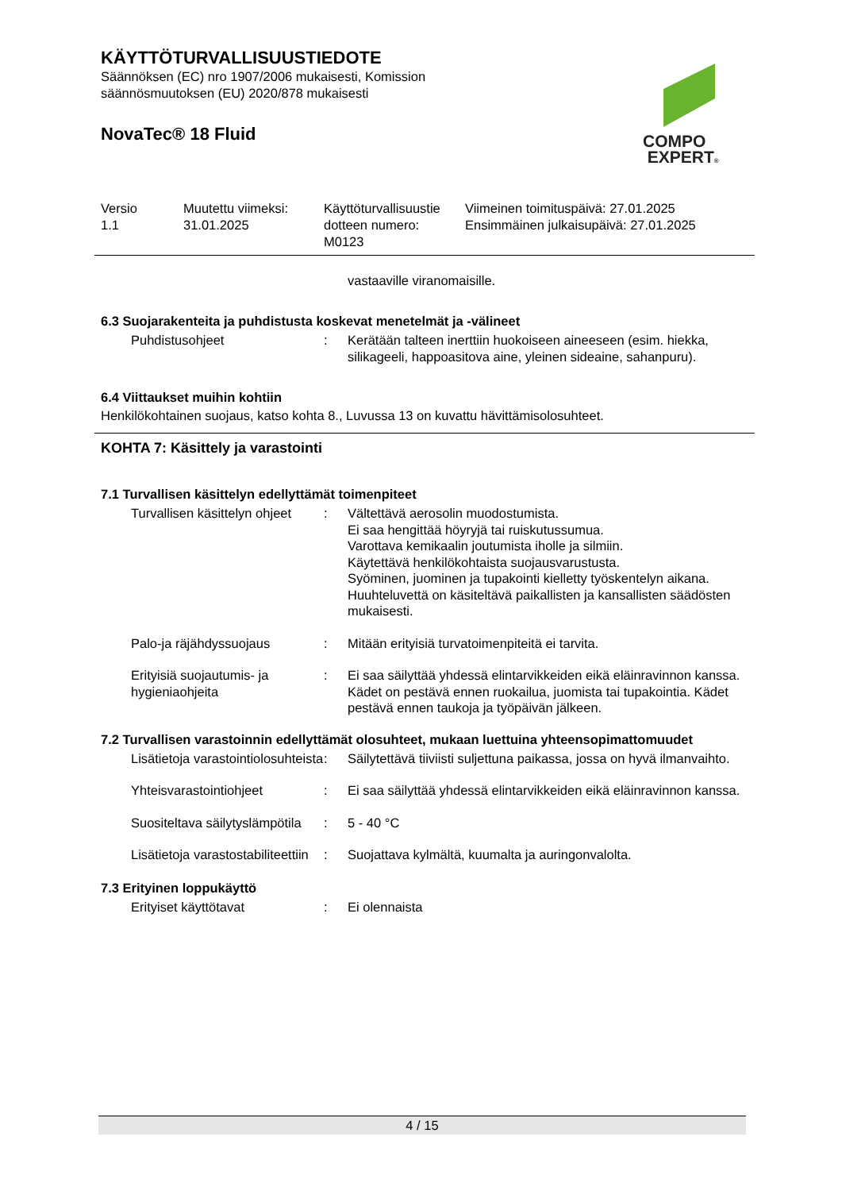KÄYTTÖTURVALLISUUSTIEDOTE
Säännöksen (EC) nro 1907/2006 mukaisesti, Komission
säännösmuutoksen (EU) 2020/878 mukaisesti
NovaTec® 18 Fluid
COMPO
EXPERT®
| Versio 1.1 | Muutettu viimeksi: 31.01.2025 | Käyttöturvallisuustie dotteen numero: M0123 | Viimeinen toimituspäivä: 27.01.2025 Ensimmäinen julkaisupäivä: 27.01.2025 |
vastaaville viranomaisille.
6.3 Suojarakenteita ja puhdistusta koskevat menetelmät ja -välineet
| Puhdistusohjeet | : | Kerätään talteen inerttiin huokoiseen aineeseen (esim. hiekka, silikageeli, happoasitova aine, yleinen sideaine, sahanpuru). |
6.4 Viittaukset muihin kohtiin
Henkilökohtainen suojaus, katso kohta 8., Luvussa 13 on kuvattu hävittämisolosuhteet.
KOHTA 7: Käsittely ja varastointi
7.1 Turvallisen käsittelyn edellyttämät toimenpiteet
| Turvallisen käsittelyn ohjeet | : | Vältettävä aerosolin muodostumista. Ei saa hengittää höyryjä tai ruiskutussumua. Varottava kemikaalin joutumista iholle ja silmiin. Käytettävä henkilökohtaista suojausvarustusta. Syöminen, juominen ja tupakointi kielletty työskentelyn aikana. Huuhteluvettä on käsiteltävä paikallisten ja kansallisten säädösten mukaisesti. |
| Palo-ja räjähdyssuojaus | : | Mitään erityisiä turvatoimenpiteitä ei tarvita. |
| Erityisiä suojautumis- ja hygieniaohjeita | : | Ei saa säilyttää yhdessä elintarvikkeiden eikä eläinravinnon kanssa. Kädet on pestävä ennen ruokailua, juomista tai tupakointia. Kädet pestävä ennen taukoja ja työpäivän jälkeen. |
7.2 Turvallisen varastoinnin edellyttämät olosuhteet, mukaan luettuina yhteensopimattomuudet
| Lisätietoja varastointiolosuhteista | : | Säilytettävä tiiviisti suljettuna paikassa, jossa on hyvä ilmanvaihto. |
| Yhteisvarastointiohjeet | : | Ei saa säilyttää yhdessä elintarvikkeiden eikä eläinravinnon kanssa. |
| Suositeltava säilytyslämpötila | : | 5 - 40 °C |
| Lisätietoja varastostabiliteettiin | : | Suojattava kylmältä, kuumalta ja auringonvalolta. |
7.3 Erityinen loppukäyttö
| Erityiset käyttötavat | : | Ei olennaista |
4 / 15